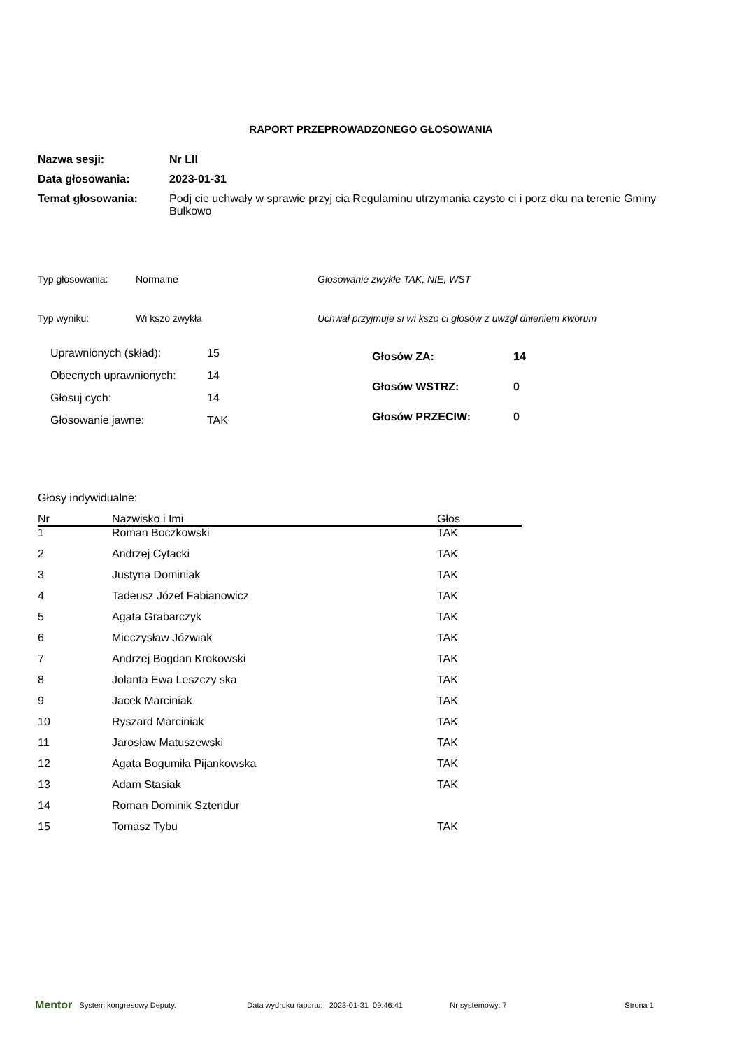RAPORT PRZEPROWADZONEGO GŁOSOWANIA
Nazwa sesji: Nr LII
Data głosowania: 2023-01-31
Temat głosowania: Podj cie uchwały w sprawie przyj cia Regulaminu utrzymania czysto ci i porz dku na terenie Gminy Bulkowo
Typ głosowania: Normalne Głosowanie zwykłe TAK, NIE, WST
Typ wyniku: Wi kszo zwykła Uchwał przyjmuje si wi kszo ci głosów z uwzgl dnieniem kworum
| Uprawnionych (skład): | 15 |
| Obecnych uprawnionych: | 14 |
| Głosuj cych: | 14 |
| Głosowanie jawne: | TAK |
| Głosów ZA: | 14 |
| Głosów WSTRZ: | 0 |
| Głosów PRZECIW: | 0 |
Głosy indywidualne:
| Nr | Nazwisko i Imi | Głos |
| --- | --- | --- |
| 1 | Roman Boczkowski | TAK |
| 2 | Andrzej Cytacki | TAK |
| 3 | Justyna Dominiak | TAK |
| 4 | Tadeusz Józef Fabianowicz | TAK |
| 5 | Agata Grabarczyk | TAK |
| 6 | Mieczysław Józwiak | TAK |
| 7 | Andrzej Bogdan Krokowski | TAK |
| 8 | Jolanta Ewa Leszczy ska | TAK |
| 9 | Jacek Marciniak | TAK |
| 10 | Ryszard Marciniak | TAK |
| 11 | Jarosław Matuszewski | TAK |
| 12 | Agata Bogumiła Pijankowska | TAK |
| 13 | Adam Stasiak | TAK |
| 14 | Roman Dominik Sztendur | |
| 15 | Tomasz Tybu | TAK |
Mentor System kongresowy Deputy. Data wydruku raportu: 2023-01-31 09:46:41 Nr systemowy: 7 Strona 1